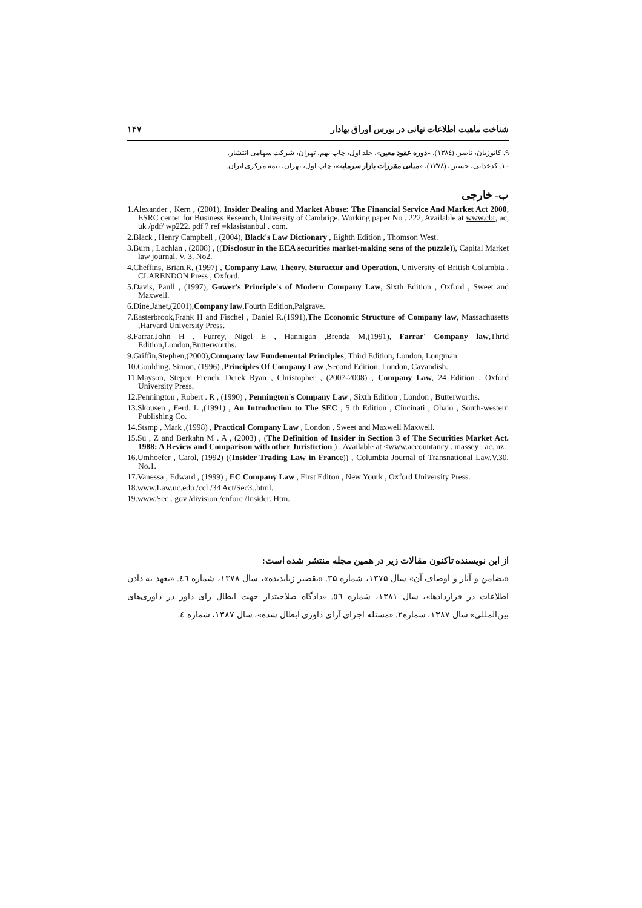شناخت ماهیت اطلاعات نهانی در بورس اوراق بهادار ۱۴۷
۹. کاتوزیان، ناصر، (۱۳۸٤)، «دوره عقود معین»، جلد اول، چاپ نهم، تهران، شرکت سهامی انتشار.
۱۰. کدخدایی، حسین، (۱۳۷۸)، «مبانی مقررات بازار سرمایه»، چاپ اول، تهران، بیمه مرکزی ایران.
ب- خارجی
1.Alexander , Kern , (2001), Insider Dealing and Market Abuse: The Financial Service And Market Act 2000, ESRC center for Business Research, University of Cambrige. Working paper No . 222, Available at www.cbr, ac, uk /pdf/ wp222. pdf ? ref =klasistanbul . com.
2.Black , Henry Campbell , (2004), Black's Law Dictionary , Eighth Edition , Thomson West.
3.Burn , Lachlan , (2008) , ((Disclosur in the EEA securities market-making sens of the puzzle)), Capital Market law journal. V. 3. No2.
4.Cheffins, Brian.R, (1997) , Company Law, Theory, Sturactur and Operation, University of British Columbia , CLARENDON Press , Oxford.
5.Davis, Paull , (1997), Gower's Principle's of Modern Company Law, Sixth Edition , Oxford , Sweet and Maxwell.
6.Dine,Janet,(2001),Company law,Fourth Edition,Palgrave.
7.Easterbrook,Frank H and Fischel , Daniel R.(1991),The Economic Structure of Company law, Massachusetts ,Harvard University Press.
8.Farrar,John H , Furrey, Nigel E , Hannigan ,Brenda M,(1991), Farrar' Company law,Thrid Edition,London,Butterworths.
9.Griffin,Stephen,(2000),Company law Fundemental Principles, Third Edition, London, Longman.
10.Goulding, Simon, (1996) ,Principles Of Company Law ,Second Edition, London, Cavandish.
11.Mayson, Stepen French, Derek Ryan , Christopher , (2007-2008) , Company Law, 24 Edition , Oxford University Press.
12.Pennington , Robert . R , (1990) , Pennington's Company Law , Sixth Edition , London , Butterworths.
13.Skousen , Ferd. L ,(1991) , An Introduction to The SEC , 5 th Edition , Cincinati , Ohaio , South-western Publishing Co.
14.Stsmp , Mark ,(1998) , Practical Company Law , London , Sweet and Maxwell Maxwell.
15.Su , Z and Berkahn M . A , (2003) , (The Definition of Insider in Section 3 of The Securities Market Act. 1988: A Review and Comparison with other Juristiction ) , Available at <www.accountancy . massey . ac. nz.
16.Umhoefer , Carol, (1992) ((Insider Trading Law in France)) , Columbia Journal of Transnational Law,V.30, No.1.
17.Vanessa , Edward , (1999) , EC Company Law , First Editon , New Yourk , Oxford University Press.
18.www.Law.uc.edu /ccl /34 Act/Sec3..html.
19.www.Sec . gov /division /enforc /Insider. Htm.
از این نویسنده تاکنون مقالات زیر در همین مجله منتشر شده است:
«تضامن و آثار و اوصاف آن» سال ۱۳۷۵، شماره ۳۵. «تقصیر زیاندیده»، سال ۱۳۷۸، شماره ٤٦. «تعهد به دادن اطلاعات در قراردادها»، سال ۱۳۸۱، شماره ٥٦. «دادگاه صلاحیتدار جهت ابطال رای داور در داوری‌های بین‌المللی» سال ۱۳۸۷، شماره۲. «مسئله اجرای آرای داوری ابطال شده»، سال ۱۳۸۷، شماره ٤.